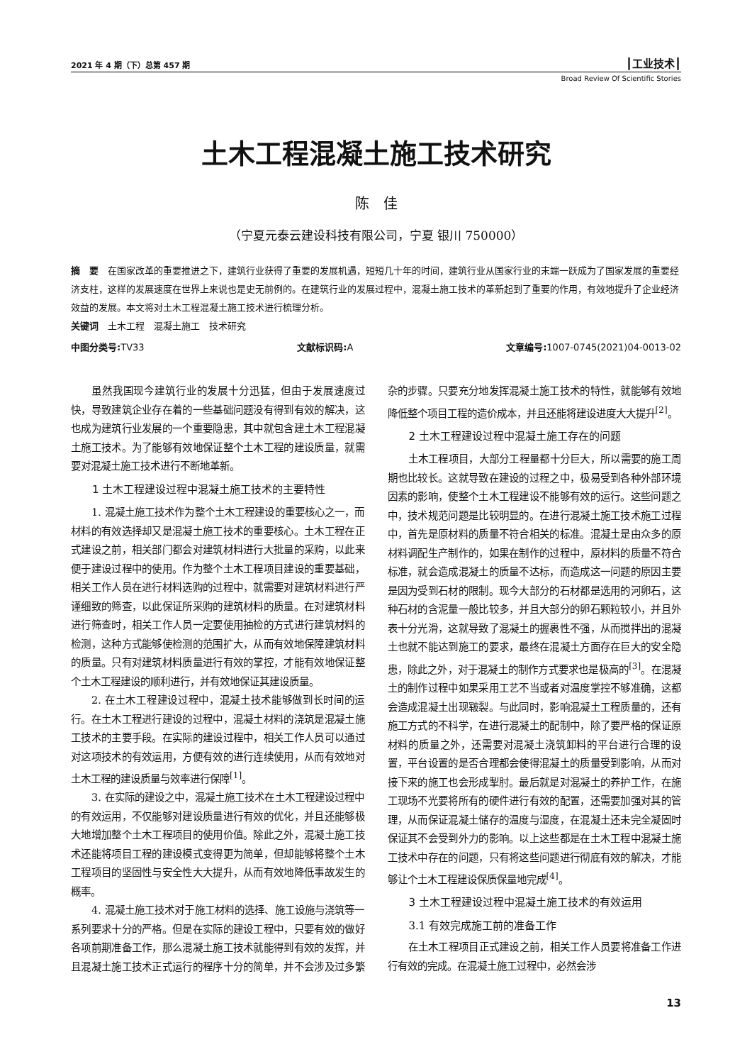2021 年 4 期（下）总第 457 期 ┃工业技术┃
Broad Review Of Scientific Stories
土木工程混凝土施工技术研究
陈　佳
（宁夏元泰云建设科技有限公司，宁夏 银川 750000）
摘　要　在国家改革的重要推进之下，建筑行业获得了重要的发展机遇，短短几十年的时间，建筑行业从国家行业的末端一跃成为了国家发展的重要经济支柱，这样的发展速度在世界上来说也是史无前例的。在建筑行业的发展过程中，混凝土施工技术的革新起到了重要的作用，有效地提升了企业经济效益的发展。本文将对土木工程混凝土施工技术进行梳理分析。
关键词　土木工程　混凝土施工　技术研究
中图分类号: TV33 文献标识码: A 文章编号: 1007-0745(2021)04-0013-02
虽然我国现今建筑行业的发展十分迅猛，但由于发展速度过快，导致建筑企业存在着的一些基础问题没有得到有效的解决，这也成为建筑行业发展的一个重要隐患，其中就包含建土木工程混凝土施工技术。为了能够有效地保证整个土木工程的建设质量，就需要对混凝土施工技术进行不断地革新。
1 土木工程建设过程中混凝土施工技术的主要特性
1. 混凝土施工技术作为整个土木工程建设的重要核心之一，而材料的有效选择却又是混凝土施工技术的重要核心。土木工程在正式建设之前，相关部门都会对建筑材料进行大批量的采购，以此来便于建设过程中的使用。作为整个土木工程项目建设的重要基础，相关工作人员在进行材料选购的过程中，就需要对建筑材料进行严谨细致的筛查，以此保证所采购的建筑材料的质量。在对建筑材料进行筛查时，相关工作人员一定要使用抽检的方式进行建筑材料的检测，这种方式能够使检测的范围扩大，从而有效地保障建筑材料的质量。只有对建筑材料质量进行有效的掌控，才能有效地保证整个土木工程建设的顺利进行，并有效地保证其建设质量。
2. 在土木工程建设过程中，混凝土技术能够做到长时间的运行。在土木工程进行建设的过程中，混凝土材料的浇筑是混凝土施工技术的主要手段。在实际的建设过程中，相关工作人员可以通过对这项技术的有效运用，方便有效的进行连续使用，从而有效地对土木工程的建设质量与效率进行保障<sup>[1]</sup>。
3. 在实际的建设之中，混凝土施工技术在土木工程建设过程中的有效运用，不仅能够对建设质量进行有效的优化，并且还能够极大地增加整个土木工程项目的使用价值。除此之外，混凝土施工技术还能将项目工程的建设模式变得更为简单，但却能够将整个土木工程项目的坚固性与安全性大大提升，从而有效地降低事故发生的概率。
4. 混凝土施工技术对于施工材料的选择、施工设施与浇筑等一系列要求十分的严格。但是在实际的建设工程中，只要有效的做好各项前期准备工作，那么混凝土施工技术就能得到有效的发挥，并且混凝土施工技术正式运行的程序十分的简单，并不会涉及过多繁杂的步骤。只要充分地发挥混凝土施工技术的特性，就能够有效地降低整个项目工程的造价成本，并且还能将建设进度大大提升<sup>[2]</sup>。
2 土木工程建设过程中混凝土施工存在的问题
土木工程项目，大部分工程量都十分巨大，所以需要的施工周期也比较长。这就导致在建设的过程之中，极易受到各种外部环境因素的影响，使整个土木工程建设不能够有效的运行。这些问题之中，技术规范问题是比较明显的。在进行混凝土施工技术施工过程中，首先是原材料的质量不符合相关的标准。混凝土是由众多的原材料调配生产制作的，如果在制作的过程中，原材料的质量不符合标准，就会造成混凝土的质量不达标，而造成这一问题的原因主要是因为受到石材的限制。现今大部分的石材都是选用的河卵石，这种石材的含泥量一般比较多，并且大部分的卵石颗粒较小，并且外表十分光滑，这就导致了混凝土的握裹性不强，从而搅拌出的混凝土也就不能达到施工的要求，最终在混凝土方面存在巨大的安全隐患，除此之外，对于混凝土的制作方式要求也是极高的<sup>[3]</sup>。在混凝土的制作过程中如果采用工艺不当或者对温度掌控不够准确，这都会造成混凝土出现皲裂。与此同时，影响混凝土工程质量的，还有施工方式的不科学，在进行混凝土的配制中，除了要严格的保证原材料的质量之外，还需要对混凝土浇筑卸料的平台进行合理的设置，平台设置的是否合理都会使得混凝土的质量受到影响，从而对接下来的施工也会形成掣肘。最后就是对混凝土的养护工作，在施工现场不光要将所有的硬件进行有效的配置，还需要加强对其的管理，从而保证混凝土储存的温度与湿度，在混凝土还未完全凝固时保证其不会受到外力的影响。以上这些都是在土木工程中混凝土施工技术中存在的问题，只有将这些问题进行彻底有效的解决，才能够让个土木工程建设保质保量地完成<sup>[4]</sup>。
3 土木工程建设过程中混凝土施工技术的有效运用
3.1 有效完成施工前的准备工作
在土木工程项目正式建设之前，相关工作人员要将准备工作进行有效的完成。在混凝土施工过程中，必然会涉
13